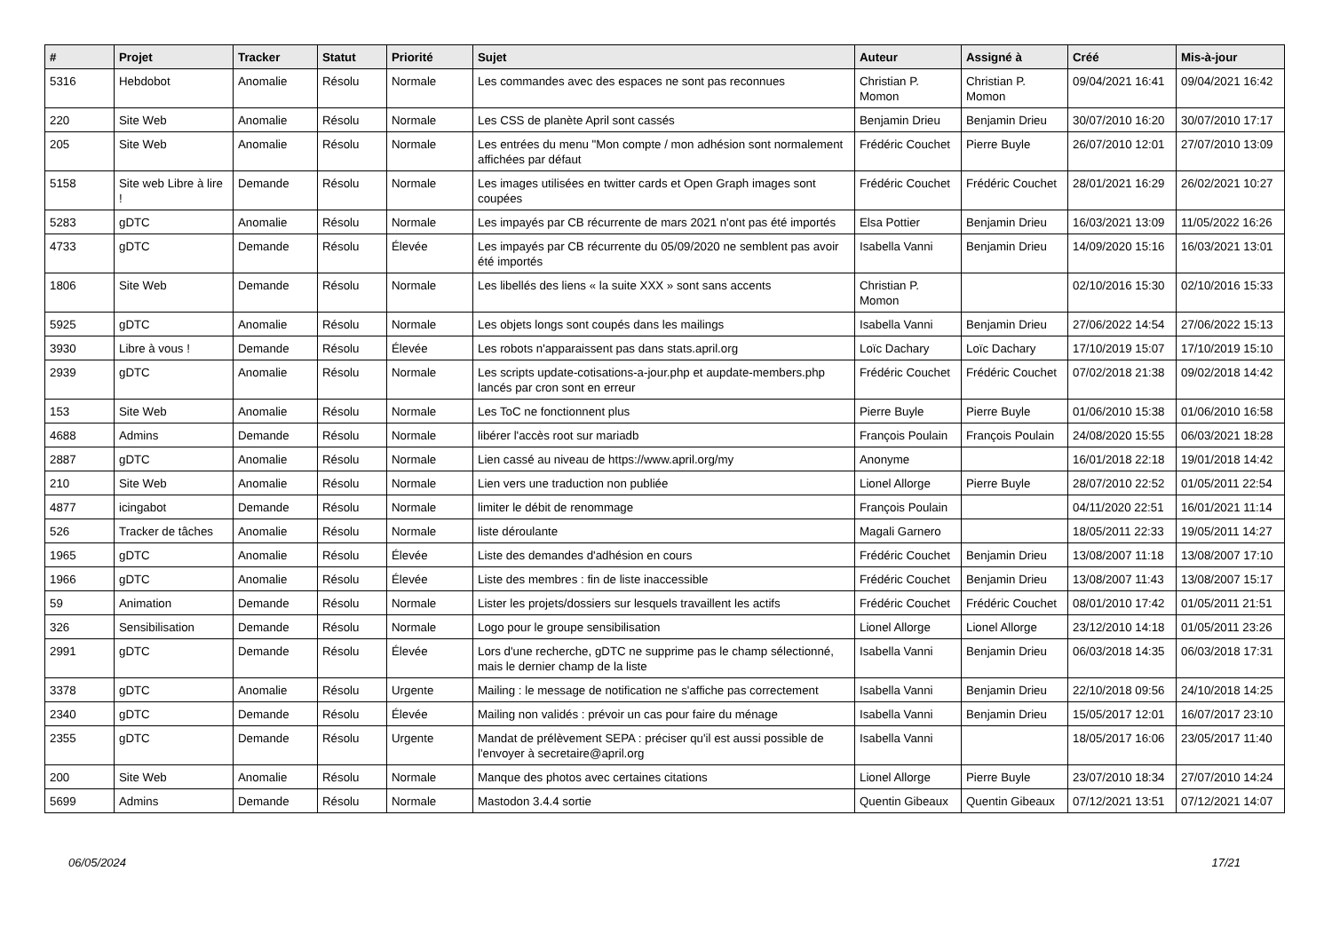| # | Projet | Tracker | Statut | Priorité | Sujet | Auteur | Assigné à | Créé | Mis-à-jour |
| --- | --- | --- | --- | --- | --- | --- | --- | --- | --- |
| 5316 | Hebdobot | Anomalie | Résolu | Normale | Les commandes avec des espaces ne sont pas reconnues | Christian P. Momon | Christian P. Momon | 09/04/2021 16:41 | 09/04/2021 16:42 |
| 220 | Site Web | Anomalie | Résolu | Normale | Les CSS de planète April sont cassés | Benjamin Drieu | Benjamin Drieu | 30/07/2010 16:20 | 30/07/2010 17:17 |
| 205 | Site Web | Anomalie | Résolu | Normale | Les entrées du menu "Mon compte / mon adhésion sont normalement affichées par défaut | Frédéric Couchet | Pierre Buyle | 26/07/2010 12:01 | 27/07/2010 13:09 |
| 5158 | Site web Libre à lire ! | Demande | Résolu | Normale | Les images utilisées en twitter cards et Open Graph images sont coupées | Frédéric Couchet | Frédéric Couchet | 28/01/2021 16:29 | 26/02/2021 10:27 |
| 5283 | gDTC | Anomalie | Résolu | Normale | Les impayés par CB récurrente de mars 2021 n'ont pas été importés | Elsa Pottier | Benjamin Drieu | 16/03/2021 13:09 | 11/05/2022 16:26 |
| 4733 | gDTC | Demande | Résolu | Élevée | Les impayés par CB récurrente du 05/09/2020 ne semblent pas avoir été importés | Isabella Vanni | Benjamin Drieu | 14/09/2020 15:16 | 16/03/2021 13:01 |
| 1806 | Site Web | Demande | Résolu | Normale | Les libellés des liens « la suite XXX » sont sans accents | Christian P. Momon | | 02/10/2016 15:30 | 02/10/2016 15:33 |
| 5925 | gDTC | Anomalie | Résolu | Normale | Les objets longs sont coupés dans les mailings | Isabella Vanni | Benjamin Drieu | 27/06/2022 14:54 | 27/06/2022 15:13 |
| 3930 | Libre à vous ! | Demande | Résolu | Élevée | Les robots n'apparaissent pas dans stats.april.org | Loïc Dachary | Loïc Dachary | 17/10/2019 15:07 | 17/10/2019 15:10 |
| 2939 | gDTC | Anomalie | Résolu | Normale | Les scripts update-cotisations-a-jour.php et aupdate-members.php lancés par cron sont en erreur | Frédéric Couchet | Frédéric Couchet | 07/02/2018 21:38 | 09/02/2018 14:42 |
| 153 | Site Web | Anomalie | Résolu | Normale | Les ToC ne fonctionnent plus | Pierre Buyle | Pierre Buyle | 01/06/2010 15:38 | 01/06/2010 16:58 |
| 4688 | Admins | Demande | Résolu | Normale | libérer l'accès root sur mariadb | François Poulain | François Poulain | 24/08/2020 15:55 | 06/03/2021 18:28 |
| 2887 | gDTC | Anomalie | Résolu | Normale | Lien cassé au niveau de https://www.april.org/my | Anonyme | | 16/01/2018 22:18 | 19/01/2018 14:42 |
| 210 | Site Web | Anomalie | Résolu | Normale | Lien vers une traduction non publiée | Lionel Allorge | Pierre Buyle | 28/07/2010 22:52 | 01/05/2011 22:54 |
| 4877 | icingabot | Demande | Résolu | Normale | limiter le débit de renommage | François Poulain | | 04/11/2020 22:51 | 16/01/2021 11:14 |
| 526 | Tracker de tâches | Anomalie | Résolu | Normale | liste déroulante | Magali Garnero | | 18/05/2011 22:33 | 19/05/2011 14:27 |
| 1965 | gDTC | Anomalie | Résolu | Élevée | Liste des demandes d'adhésion en cours | Frédéric Couchet | Benjamin Drieu | 13/08/2007 11:18 | 13/08/2007 17:10 |
| 1966 | gDTC | Anomalie | Résolu | Élevée | Liste des membres : fin de liste inaccessible | Frédéric Couchet | Benjamin Drieu | 13/08/2007 11:43 | 13/08/2007 15:17 |
| 59 | Animation | Demande | Résolu | Normale | Lister les projets/dossiers sur lesquels travaillent les actifs | Frédéric Couchet | Frédéric Couchet | 08/01/2010 17:42 | 01/05/2011 21:51 |
| 326 | Sensibilisation | Demande | Résolu | Normale | Logo pour le groupe sensibilisation | Lionel Allorge | Lionel Allorge | 23/12/2010 14:18 | 01/05/2011 23:26 |
| 2991 | gDTC | Demande | Résolu | Élevée | Lors d'une recherche, gDTC ne supprime pas le champ sélectionné, mais le dernier champ de la liste | Isabella Vanni | Benjamin Drieu | 06/03/2018 14:35 | 06/03/2018 17:31 |
| 3378 | gDTC | Anomalie | Résolu | Urgente | Mailing : le message de notification ne s'affiche pas correctement | Isabella Vanni | Benjamin Drieu | 22/10/2018 09:56 | 24/10/2018 14:25 |
| 2340 | gDTC | Demande | Résolu | Élevée | Mailing non validés : prévoir un cas pour faire du ménage | Isabella Vanni | Benjamin Drieu | 15/05/2017 12:01 | 16/07/2017 23:10 |
| 2355 | gDTC | Demande | Résolu | Urgente | Mandat de prélèvement SEPA : préciser qu'il est aussi possible de l'envoyer à secretaire@april.org | Isabella Vanni | | 18/05/2017 16:06 | 23/05/2017 11:40 |
| 200 | Site Web | Anomalie | Résolu | Normale | Manque des photos avec certaines citations | Lionel Allorge | Pierre Buyle | 23/07/2010 18:34 | 27/07/2010 14:24 |
| 5699 | Admins | Demande | Résolu | Normale | Mastodon 3.4.4 sortie | Quentin Gibeaux | Quentin Gibeaux | 07/12/2021 13:51 | 07/12/2021 14:07 |
06/05/2024 17/21